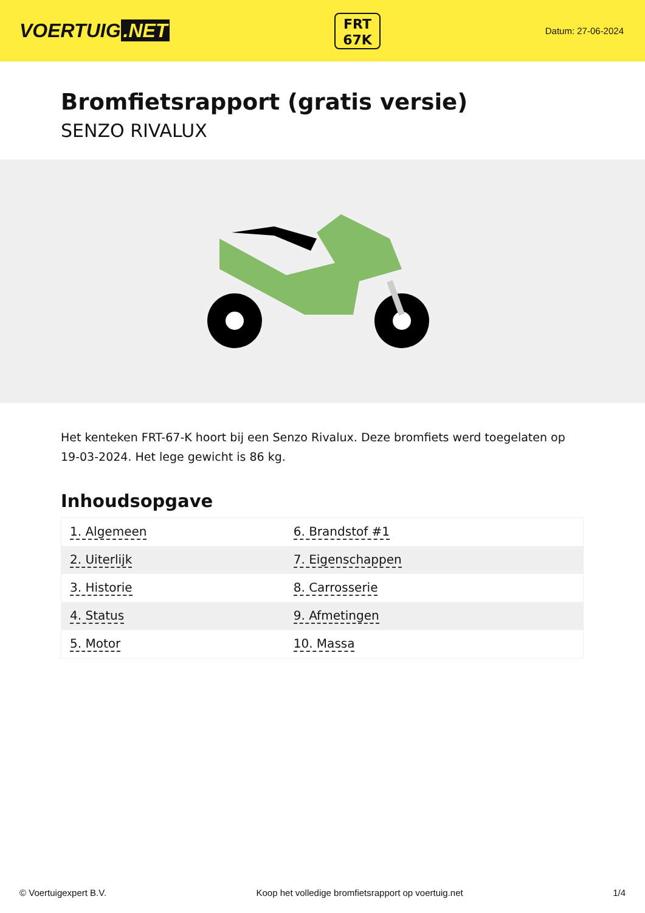VOERTUIG.NET
FRT
67K
Datum: 27-06-2024
Bromfietsrapport (gratis versie)
SENZO RIVALUX
Het kenteken FRT-67-K hoort bij een Senzo Rivalux. Deze bromfiets werd toegelaten op 19-03-2024. Het lege gewicht is 86 kg.
Inhoudsopgave
| 1. Algemeen | 6. Brandstof #1 |
| 2. Uiterlijk | 7. Eigenschappen |
| 3. Historie | 8. Carrosserie |
| 4. Status | 9. Afmetingen |
| 5. Motor | 10. Massa |
© Voertuigexpert B.V. Koop het volledige bromfietsrapport op voertuig.net 1/4